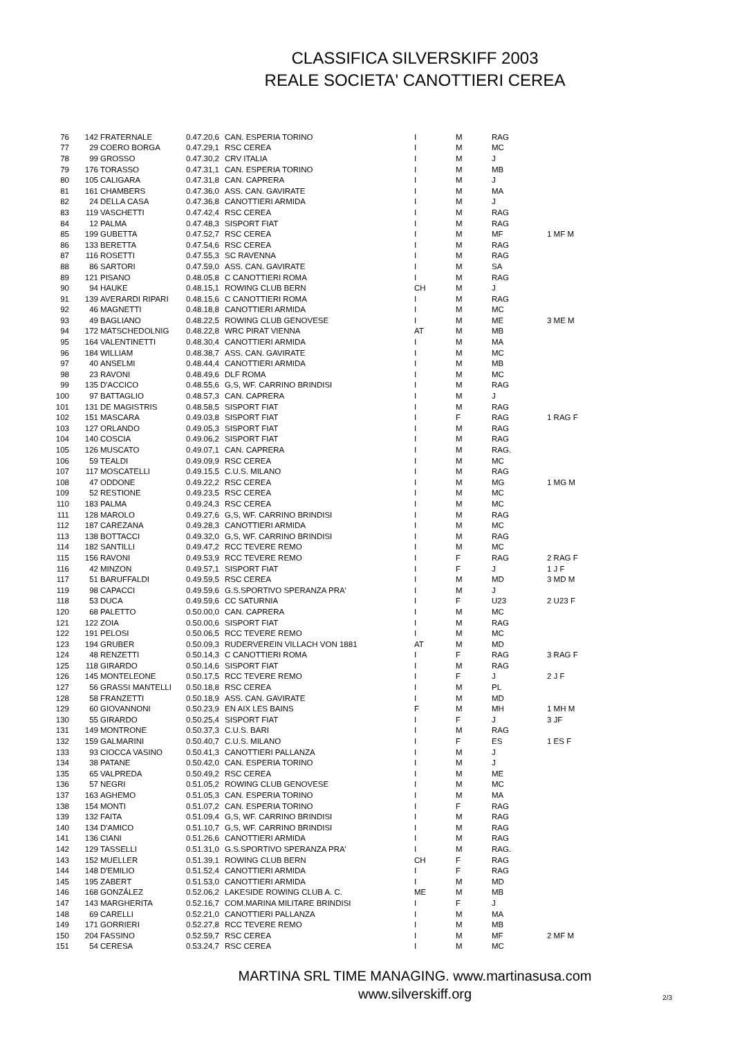CLASSIFICA SILVERSKIFF 2003
REALE SOCIETA' CANOTTIERI CEREA
| 76 | 142 | FRATERNALE | 0.47.20,6 | CAN. ESPERIA TORINO | I | M | RAG | |
| 77 | 29 | COERO BORGA | 0.47.29,1 | RSC CEREA | I | M | MC | |
| 78 | 99 | GROSSO | 0.47.30,2 | CRV ITALIA | I | M | J | |
| 79 | 176 | TORASSO | 0.47.31,1 | CAN. ESPERIA TORINO | I | M | MB | |
| 80 | 105 | CALIGARA | 0.47.31,8 | CAN. CAPRERA | I | M | J | |
| 81 | 161 | CHAMBERS | 0.47.36,0 | ASS. CAN. GAVIRATE | I | M | MA | |
| 82 | 24 | DELLA CASA | 0.47.36,8 | CANOTTIERI ARMIDA | I | M | J | |
| 83 | 119 | VASCHETTI | 0.47.42,4 | RSC CEREA | I | M | RAG | |
| 84 | 12 | PALMA | 0.47.48,3 | SISPORT FIAT | I | M | RAG | |
| 85 | 199 | GUBETTA | 0.47.52,7 | RSC CEREA | I | M | MF | 1 MF M |
| 86 | 133 | BERETTA | 0.47.54,6 | RSC CEREA | I | M | RAG | |
| 87 | 116 | ROSETTI | 0.47.55,3 | SC RAVENNA | I | M | RAG | |
| 88 | 86 | SARTORI | 0.47.59,0 | ASS. CAN. GAVIRATE | I | M | SA | |
| 89 | 121 | PISANO | 0.48.05,8 | C CANOTTIERI ROMA | I | M | RAG | |
| 90 | 94 | HAUKE | 0.48.15,1 | ROWING CLUB BERN | CH | M | J | |
| 91 | 139 | AVERARDI RIPARI | 0.48.15,6 | C CANOTTIERI ROMA | I | M | RAG | |
| 92 | 46 | MAGNETTI | 0.48.18,8 | CANOTTIERI ARMIDA | I | M | MC | |
| 93 | 49 | BAGLIANO | 0.48.22,5 | ROWING CLUB GENOVESE | I | M | ME | 3 ME M |
| 94 | 172 | MATSCHEDOLNIG | 0.48.22,8 | WRC PIRAT VIENNA | AT | M | MB | |
| 95 | 164 | VALENTINETTI | 0.48.30,4 | CANOTTIERI ARMIDA | I | M | MA | |
| 96 | 184 | WILLIAM | 0.48.38,7 | ASS. CAN. GAVIRATE | I | M | MC | |
| 97 | 40 | ANSELMI | 0.48.44,4 | CANOTTIERI ARMIDA | I | M | MB | |
| 98 | 23 | RAVONI | 0.48.49,6 | DLF ROMA | I | M | MC | |
| 99 | 135 | D'ACCICO | 0.48.55,6 | G,S, WF. CARRINO BRINDISI | I | M | RAG | |
| 100 | 97 | BATTAGLIO | 0.48.57,3 | CAN. CAPRERA | I | M | J | |
| 101 | 131 | DE MAGISTRIS | 0.48.58,5 | SISPORT FIAT | I | M | RAG | |
| 102 | 151 | MASCARA | 0.49.03,8 | SISPORT FIAT | I | F | RAG | 1 RAG F |
| 103 | 127 | ORLANDO | 0.49.05,3 | SISPORT FIAT | I | M | RAG | |
| 104 | 140 | COSCIA | 0.49.06,2 | SISPORT FIAT | I | M | RAG | |
| 105 | 126 | MUSCATO | 0.49.07,1 | CAN. CAPRERA | I | M | RAG. | |
| 106 | 59 | TEALDI | 0.49.09,9 | RSC CEREA | I | M | MC | |
| 107 | 117 | MOSCATELLI | 0.49.15,5 | C.U.S. MILANO | I | M | RAG | |
| 108 | 47 | ODDONE | 0.49.22,2 | RSC CEREA | I | M | MG | 1 MG M |
| 109 | 52 | RESTIONE | 0.49.23,5 | RSC CEREA | I | M | MC | |
| 110 | 183 | PALMA | 0.49.24,3 | RSC CEREA | I | M | MC | |
| 111 | 128 | MAROLO | 0.49.27,6 | G,S, WF. CARRINO BRINDISI | I | M | RAG | |
| 112 | 187 | CAREZANA | 0.49.28,3 | CANOTTIERI ARMIDA | I | M | MC | |
| 113 | 138 | BOTTACCI | 0.49.32,0 | G,S, WF. CARRINO BRINDISI | I | M | RAG | |
| 114 | 182 | SANTILLI | 0.49.47,2 | RCC TEVERE REMO | I | M | MC | |
| 115 | 156 | RAVONI | 0.49.53,9 | RCC TEVERE REMO | I | F | RAG | 2 RAG F |
| 116 | 42 | MINZON | 0.49.57,1 | SISPORT FIAT | I | F | J | 1 J F |
| 117 | 51 | BARUFFALDI | 0.49.59,5 | RSC CEREA | I | M | MD | 3 MD M |
| 119 | 98 | CAPACCI | 0.49.59,6 | G.S.SPORTIVO SPERANZA PRA' | I | M | J | |
| 118 | 53 | DUCA | 0.49.59,6 | CC SATURNIA | I | F | U23 | 2 U23 F |
| 120 | 68 | PALETTO | 0.50.00,0 | CAN. CAPRERA | I | M | MC | |
| 121 | 122 | ZOIA | 0.50.00,6 | SISPORT FIAT | I | M | RAG | |
| 122 | 191 | PELOSI | 0.50.06,5 | RCC TEVERE REMO | I | M | MC | |
| 123 | 194 | GRUBER | 0.50.09,3 | RUDERVEREIN VILLACH VON 1881 | AT | M | MD | |
| 124 | 48 | RENZETTI | 0.50.14,3 | C CANOTTIERI ROMA | I | F | RAG | 3 RAG F |
| 125 | 118 | GIRARDO | 0.50.14,6 | SISPORT FIAT | I | M | RAG | |
| 126 | 145 | MONTELEONE | 0.50.17,5 | RCC TEVERE REMO | I | F | J | 2 J F |
| 127 | 56 | GRASSI MANTELLI | 0.50.18,8 | RSC CEREA | I | M | PL | |
| 128 | 58 | FRANZETTI | 0.50.18,9 | ASS. CAN. GAVIRATE | I | M | MD | |
| 129 | 60 | GIOVANNONI | 0.50.23,9 | EN AIX LES BAINS | F | M | MH | 1 MH M |
| 130 | 55 | GIRARDO | 0.50.25,4 | SISPORT FIAT | I | F | J | 3 JF |
| 131 | 149 | MONTRONE | 0.50.37,3 | C.U.S. BARI | I | M | RAG | |
| 132 | 159 | GALMARINI | 0.50.40,7 | C.U.S. MILANO | I | F | ES | 1 ES F |
| 133 | 93 | CIOCCA VASINO | 0.50.41,3 | CANOTTIERI PALLANZA | I | M | J | |
| 134 | 38 | PATANE | 0.50.42,0 | CAN. ESPERIA TORINO | I | M | J | |
| 135 | 65 | VALPREDA | 0.50.49,2 | RSC CEREA | I | M | ME | |
| 136 | 57 | NEGRI | 0.51.05,2 | ROWING CLUB GENOVESE | I | M | MC | |
| 137 | 163 | AGHEMO | 0.51.05,3 | CAN. ESPERIA TORINO | I | M | MA | |
| 138 | 154 | MONTI | 0.51.07,2 | CAN. ESPERIA TORINO | I | F | RAG | |
| 139 | 132 | FAITA | 0.51.09,4 | G,S, WF. CARRINO BRINDISI | I | M | RAG | |
| 140 | 134 | D'AMICO | 0.51.10,7 | G,S, WF. CARRINO BRINDISI | I | M | RAG | |
| 141 | 136 | CIANI | 0.51.26,6 | CANOTTIERI ARMIDA | I | M | RAG | |
| 142 | 129 | TASSELLI | 0.51.31,0 | G.S.SPORTIVO SPERANZA PRA' | I | M | RAG. | |
| 143 | 152 | MUELLER | 0.51.39,1 | ROWING CLUB BERN | CH | F | RAG | |
| 144 | 148 | D'EMILIO | 0.51.52,4 | CANOTTIERI ARMIDA | I | F | RAG | |
| 145 | 195 | ZABERT | 0.51.53,0 | CANOTTIERI ARMIDA | I | M | MD | |
| 146 | 168 | GONZÁLEZ | 0.52.06,2 | LAKESIDE ROWING CLUB A. C. | ME | M | MB | |
| 147 | 143 | MARGHERITA | 0.52.16,7 | COM.MARINA MILITARE BRINDISI | I | F | J | |
| 148 | 69 | CARELLI | 0.52.21,0 | CANOTTIERI PALLANZA | I | M | MA | |
| 149 | 171 | GORRIERI | 0.52.27,8 | RCC TEVERE REMO | I | M | MB | |
| 150 | 204 | FASSINO | 0.52.59,7 | RSC CEREA | I | M | MF | 2 MF M |
| 151 | 54 | CERESA | 0.53.24,7 | RSC CEREA | I | M | MC | |
MARTINA SRL TIME MANAGING. www.martinasusa.com
www.silverskiff.org
2/3